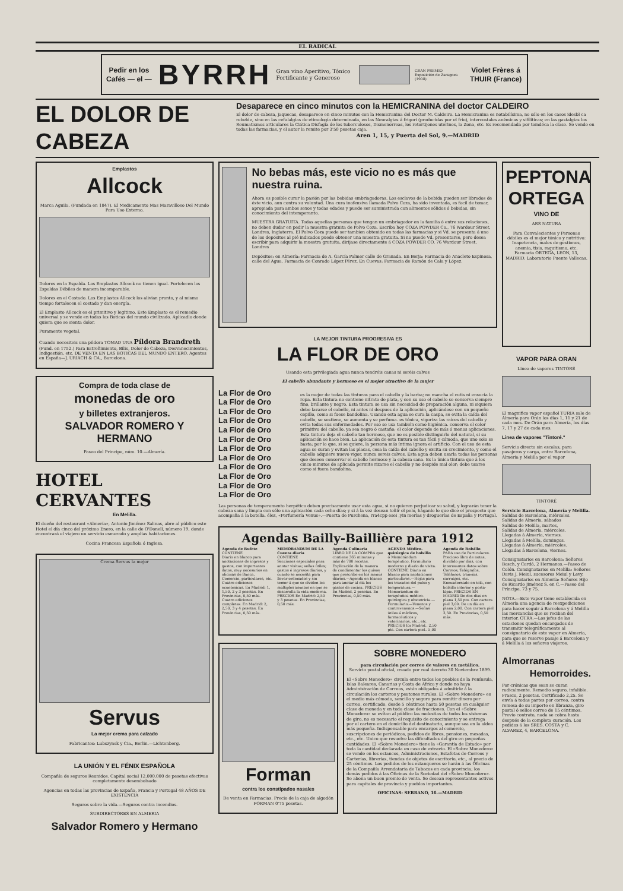EL RADICAL
Pedir en los Cafés — el —
BYRRH
Gran vino Aperitivo, Tónico Fortificante y Generoso
GRAN PREMIO Exposición de Zaragoza (1908)
Violet Frères á THUIR (France)
EL DOLOR DE CABEZA
Desaparece en cinco minutos con la HEMICRANINA del doctor CALDEIRO
El dolor de cabeza, jaquecas, desaparece en cinco minutos con la Hemicranina del Doctor M. Caldeiro. La Hemicranina es notabilísima, no sólo en los casos idesbl ca rebelde, sino en las cefalalgias de etimología determinada, en las Neuralgias á frigori (producidas por el frío), intercostales anémicas y sifilíticas; en las gastalgias los Reumatismos articulares la Ciática Disfagia de los tuberculosos, Dismenorreas, los retortijones uterinos, la Zona, etc. Es recomendada por tomdéca la clase. Se vende en todas las farmacias, y el autor la remite por 3'50 pesetas caja.
Aren 1, 15, y Puerta del Sol, 9.—MADRID
Emplastos
Allcock
Marca Aguila. (Fundada en 1847). El Medicamento Mas Maravilloso Del Mundo Para Uso Externo.
Dolores en la Espalda. Los Emplastos Allcock no tienen igual. Fortelecen los Espaldas Débiles de manera incomparable.
Dolores en el Costado. Los Emplastos Allcock los alivian pronto, y al mismo tiempo fortalecen el costado y dan energía.
El Emplasto Allcock es el primitivo y legítimo. Este Emplasto es el remedio universal y se vende en todas las Boticas del mundo civilizado. Aplicadlo donde quiera que se sienta dolor.
Puramente vegetal.
Cuando necesiteis una pildora TOMAD UNA Píldora Brandreth (Fund. en 1752.) Para Estreñimiento, Bilis, Dolor de Cabeza, Desvanecimientos, Indigestión, etc. DE VENTA EN LAS BOTICAS DEL MUNDO ENTERO. Agentes en España—J. URIACH & CA., Barcelona.
Compra de toda clase de
monedas de oro
y billetes extranjeros.
SALVADOR ROMERO Y HERMANO
Paseo del Principe, núm. 10.—Almería.
HOTEL CERVANTES
En Melilla.
El dueño del restaurant «Almería», Antonio Jiménez Salinas, abre al público este Hotel el día cinco del próximo Enero, en la calle de O'Donell, número 19, donde encontrará el viajero un servicio esmerado y amplias habitaciones.
Cocina Francesa Española ó Inglesa.
Crema Servus la mejor
Servus
La mejor crema para calzado
Fabricantes: Lubszynsk y Cia., Berlin.—Lichtenberg.
LA UNIÓN Y EL FÉNIX ESPAÑOLA
Compañía de seguros Reunidos. Capital social 12.000.000 de pesetas efectivas completamente desembolsado
Agencias en todas las provincias de España, Francia y Portugal 48 AÑOS DE EXISTENCIA
Seguros sobre la vida.—Seguros contra incendios.
SUBDIRECTORES EN ALMERIA
Salvador Romero y Hermano
No bebas más, este vicio no es más que nuestra ruina.
Ahora es posible curar la pasión por las bebidas embriagadoras. Los esclavos de la bebida pueden ser librados de éste vicio, aun contra su voluntad. Una cura inofensiva llamada Polvo Coza, ha sido inventada, es facil de tomar, apropiada para ambos sexos y todas edades y puede ser suministrada con alimentos sólidos ó bebidas, sin conocimiento del intemperanto.
MUESTRA GRATUITA. Todas aquellas personas que tengan un embriagador en la familia ó entre sus relaciones, no deben dudar en pedir la muestra gratuita de Polvo Coza. Escriba hoy COZA POWDER Co., 76 Wardour Street, Londres, Inglaterra. El Polvo Coza puede ser tambien obtenido en todas las farmacias y si Vd. se presenta á uno de los depósitos al pié indicados puede obtener una muestra gratuita. Si no puede Vd. presentarse, pero desea escribir para adquirir la muestra gratuita, dirijase directamente á COZA POWDER CO. 76 Wardour Street, Londres
Depósitos: en Almería: Farmacia de A. García Palmer calle de Granada. En Berja: Farmacia de Anacleto Espinosa, calle del Agua. Farmacia de Conrado López Pérez. En Cuevas: Farmacia de Ramón de Cala y López.
LA MEJOR TINTURA PROGRESIVA ES
LA FLOR DE ORO
Usando esta privilegiada agua nunca tendréis canas ni seréis calvos
El cabello abundante y hermoso es el mejor atractivo de la mujer
La Flor de Oro
La Flor de Oro
La Flor de Oro
La Flor de Oro
La Flor de Oro
La Flor de Oro
La Flor de Oro
La Flor de Oro
La Flor de Oro
La Flor de Oro
La Flor de Oro
La Flor de Oro
es la mejor de todas las tinturas para el cabello y la barba; no mancha el cutis ni ensucia la ropa. Esta tintura no contiene nitrato de plata, y con su uso el cabello se conserva siempre fino, brillante y negro. Esta tintura se usa sin necesidad de preparación alguna, ni siquiera debe lavarse el cabello, ni antes ni despues de la aplicación, aplicándose con un pequeño cepillo, como si fuese bandolina. Usando esta agua se cura la caspa, se evita la caída del cabello, se sostiene, se aumenta y se perfuma. es tónica, vigoriza las raíces del cabello y evita todas sus enfermedades. Por eso se usa también como higiénica. conserva el color primitivo del cabello, ya sea negro ó castaño; el color depende de más ó menos aplicaciones. Esta tintura deja el cabello tan hermoso, que no es posible distinguirlo del natural, si su aplicación se hace bien. La aplicación de esta tintura es tan fácil y cómoda, que uno solo se basta; por lo que, si se quiere, la persona más íntima ignora el artificio. Con el uso de esta agua se curan y evitan las placas, cesa la caída del cabello y excita su crecimiento, y como el cabello adquiere nuevo vigor, nunca sereis calvos. Esta agua deben usarla todas las personas que deseen conservar el cabello hermoso y la cabeza sana. Es la única tintura que á los cinco minutos de aplicada permite rizarse el cabello y no despide mal olor; debe usarse como si fuera bandolina.
Las personas de temperamento herpético deben precisamente usar esta agua, si no quieren perjudicar su salud, y lograrán tener la cabeza sana y limpia con sólo una aplicación cada ocho días; y si á la vez desean teñir el pelo, háganlo lo que dice el prospecto que acompaña á la botella. élez, «Perfumería Venus».—Puerta de Purchena, rra4cpp esei ,yin merías y droguerías de España y Portugal.
Agendas Bailly-Baillière para 1912
Agenda de Bufete
CONTIENE
Diario en blanco para anotaciones de ingresos y gastos, con importantes datos, muy necesarios en oficinas de Banca, Comercio, particulares, etc. Cuatro ediciones económicas. En Madrid: 1, 1,50, 2 y 3 pesetas. En Provincias, 0,50 más. Cuatro ediciones completas. En Madrid: 2, 2,50, 3 y 4 pesetas. En Provincias, 0,50 más.
MEMORANDUM DE LA Cuenta diaria
CONTIENE
Secciones especiales para anotar visitas; señas útiles; gastos é ingresos diarios, y cuanto se necesita para llevar ordenados y sin temor á que se olviden los múltiples asuntos en que se desarrolla la vida moderna. PRECIOS En Madrid: 2,50 y 3 pesetas. En Provincias, 0,50 más.
Agenda Culinaria
LIBRO DE LA COMPRA que contiene 365 minutas y más de 700 recetas. Explicación de la manera de condimentar los guisos que prescribe en los menús diarios.—Agenda en blanco para anotar al día los gastos de cocina. PRECIOS En Madrid, 2 pesetas. En Provincias, 0,50 más.
AGENDA Médico-quirúrgica de bolsillo
ó Memorándum terapéutico, Formulario moderno y diario de visita. CONTIENE Diario en blanco para anotaciones particulares.—Hojas para los trazados del pulso y temperatura.—Memorándum de terapéutica médico-quirúrgica y obstetricia.—Formulario.—Venenos y contravenenos.—Señas útiles á médicos, farmacéuticos y veterinarios, etc., etc. PRECIOS En Madrid.. 2,50 pts. Con cartera piel.. 5,00
Agenda de Bolsillo
PARA uso de Particulares. Precioso libro de notas, dividido por días, con interesantes datos sobre Correos, Telégrafos, Teléfonos, tranvías, carruajes, etc. Encuadernado en tela, con bolsillo interior y porta-lápiz. PRECIOS EN MADRID De dos días en plana 1,50 pts. Con cartera piel 3,00. De un día en plana 2,00. Con cartera piel 3,50. En Provincias, 0,50 más.
Forman
contra los constipados nasales
De venta en Farmacias. Precio de la caja de algodón FORMAN 0'75 pesetas.
SOBRE MONEDERO
para circulación por correo de valores en metálico.
Servicio postal oficial, creado por real decreto 30 Noviembre 1899.
El «Sobre Monedero» circula entre todos los pueblos de la Península, Islas Baleares, Canarias y Costa de Africa y donde no haya Administración de Correos, están obligados á admitirle á la circulación los carteros y peatones rurales. El «Sobre Monedero» es el medio más cómodo, sencillo y seguro para remitir dinero por correo, certificado, desde 5 céntimos hasta 50 pesetas en cualquier clase de moneda y en toda clase de fracciones. Con el «Sobre Monedero» se evitan al público las molestias de todos los sistemas de giro, no es necesario el requisito de conocimiento y se entrega por el cartero en el domicilio del destinatario, aunque sea en la aldea más pequeña. Indispensable para encargos al comercio, suscripciones de periódicos, pedidos de libros, pensiones, mesadas, etc., etc. Unico que resuelve las dificultades del giro en pequeñas cantidades. El «Sobre Monedero» tiene la «Garantía de Estado» por toda la cantidad declarada en caso de extravío. El «Sobre Monedero» se vende en los estancos, Administraciones, Estafetas de Correos y Carterías, librerías, tiendas de objetos de escritorio, etc., al precio de 25 céntimos. Los pedidos de los estanqueros se harán á las Oficinas de la Compañía Arrendataria de Tabacos en cada provincia; los demás pedidos á las Oficinas de la Sociedad del «Sobre Monedero». Se abona un buen premio de venta. Se desean representantes activos para capitales de provincia y pueblos importantes.
OFICINAS: SERRANO, 16.—MADRID
PEPTONA ORTEGA
VINO DE
ARS NATURA
Para Convalecientes y Personas débiles es el mejor tónico y nutritivo: Inapetencia, males de gestiones, anemia, tisis, raquitismo, etc. Farmacia ORTEGA, LEON, 13, MADRID. Laboratorio Puente Vallecas.
VAPOR PARA ORAN
Linea de vapores TINTORÉ
El magnifico vapor español TURIA sale de Almería para Orán los días 1, 11 y 21 de cada mes. De Orán para Almería, los días 7, 17 y 27 de cada mes.
Linea de vapores "Tintoré."
Servicio directo sin escalas, para pasajeros y carga, entre Barcelona, Almería y Melilla por el vapor
TINTORÉ
Servicio Barcelona, Almería y Melilla.
Salidas de Barcelona, miércoles.
Salidas de Almería, sábados
Salidas de Melilla, martes,
Salidas de Almería, miércoles.
Llegadas á Almería, viernes.
Llegadas á Melilla, domingos.
Llegadas á Almería, miércoles.
Llegadas á Barcelona, viernes.
Consignatarios en Barcelona: Señores Bosch, y Cardó, 2 Hermanos.—Paseo de Colón. Consignatarios en Melilla: Señores Davis J. Meiul, sucesores Meiul y Levy. Consignatarios en Almería: Señores Hijo de Ricardo Jiménez S. en C.—Paseo del Príncipe, 73 y 75.
NOTA.—Este vapor tiene establecida en Almería una agencia de reexpediciones para hacer seguir á Barcelona y á Melilla las mercancías que se reciban del interior. OTRA.—Los jefes de las estaciones quedan encargados de transmitir telegráficamente al consignatario de este vapor en Almería, para que se reserve pasaje á Barcelona y á Melilla á los señores viajeros.
Almorranas
Hemorroides.
Por crónicas que sean se curan radicalmente. Remedio seguro, infalible. Frasco, 2 pesetas. Certificado 2,25. Se envía á todas partes por correo, contra remesa de su importe en libranza, giro postal ó sellos correo de 15 céntimos. Previo contrato, nada se cobra hasta después de la completa curación. Los pedidos á los SRES. COSTA y C. ALVAREZ, 4, BARCELONA.